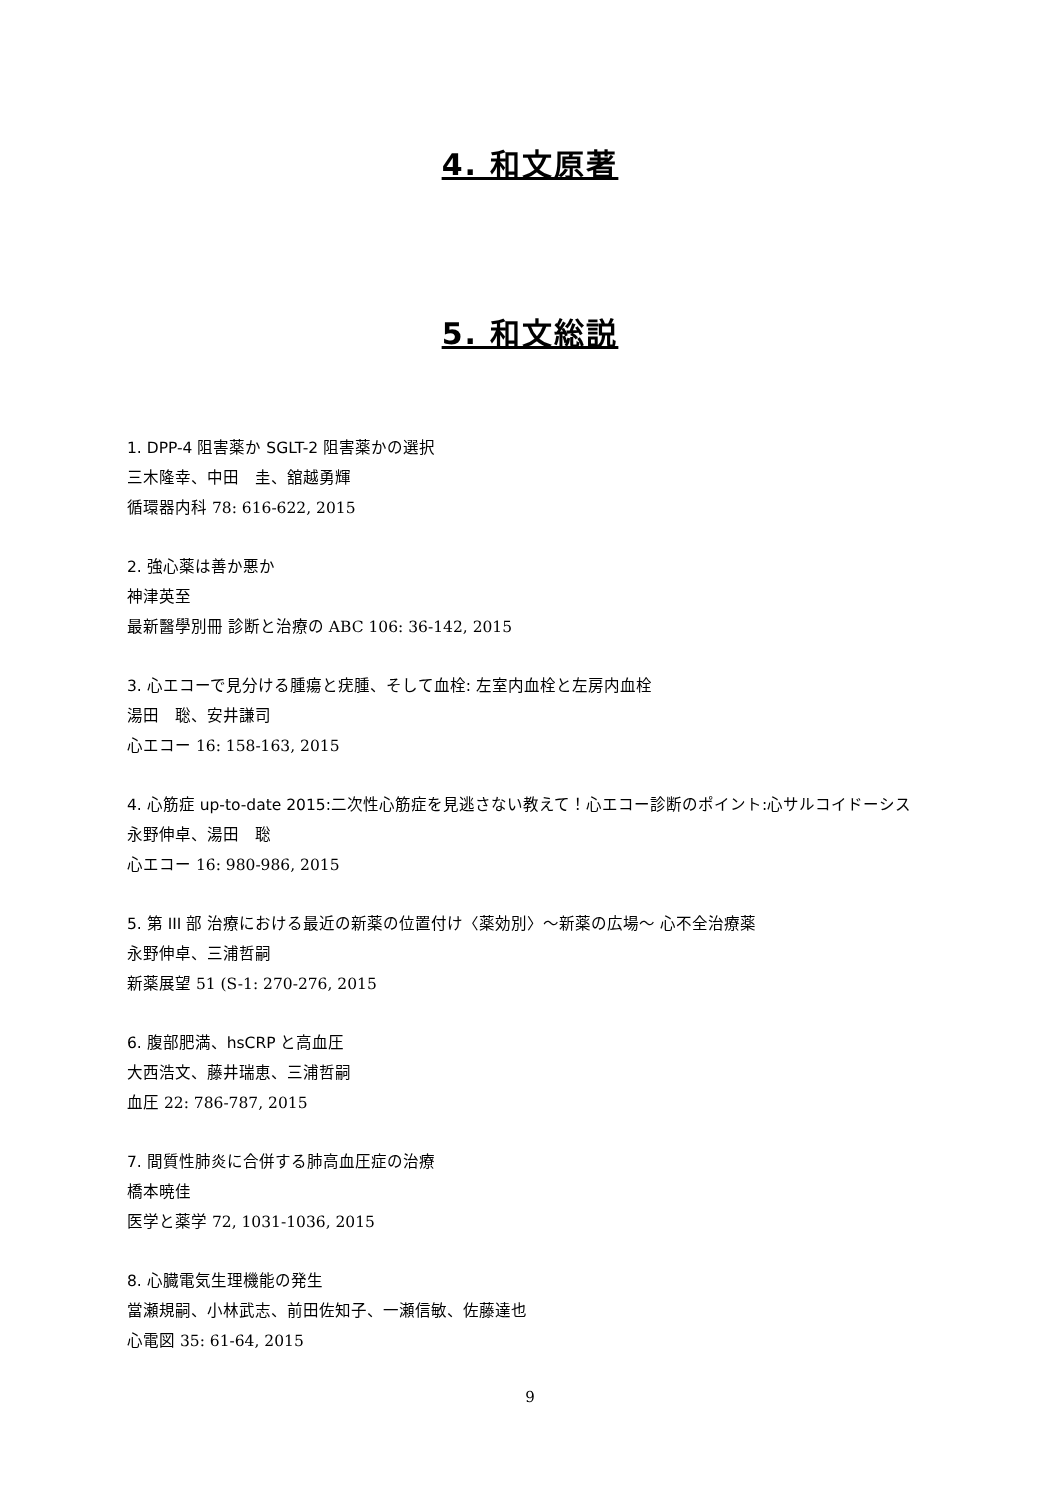4. 和文原著
5. 和文総説
1. DPP-4 阻害薬か SGLT-2 阻害薬かの選択
三木隆幸、中田　圭、舘越勇輝
循環器内科 78: 616-622, 2015
2. 強心薬は善か悪か
神津英至
最新醫學別冊 診断と治療の ABC 106: 36-142, 2015
3. 心エコーで見分ける腫瘍と疣腫、そして血栓: 左室内血栓と左房内血栓
湯田　聡、安井謙司
心エコー 16: 158-163, 2015
4. 心筋症 up-to-date 2015:二次性心筋症を見逃さない教えて！心エコー診断のポイント:心サルコイドーシス
永野伸卓、湯田　聡
心エコー 16: 980-986, 2015
5. 第 III 部 治療における最近の新薬の位置付け〈薬効別〉～新薬の広場～ 心不全治療薬
永野伸卓、三浦哲嗣
新薬展望 51 (S-1: 270-276, 2015
6. 腹部肥満、hsCRP と高血圧
大西浩文、藤井瑞恵、三浦哲嗣
血圧 22: 786-787, 2015
7. 間質性肺炎に合併する肺高血圧症の治療
橋本暁佳
医学と薬学 72, 1031-1036, 2015
8. 心臓電気生理機能の発生
當瀬規嗣、小林武志、前田佐知子、一瀬信敏、佐藤達也
心電図 35: 61-64, 2015
9